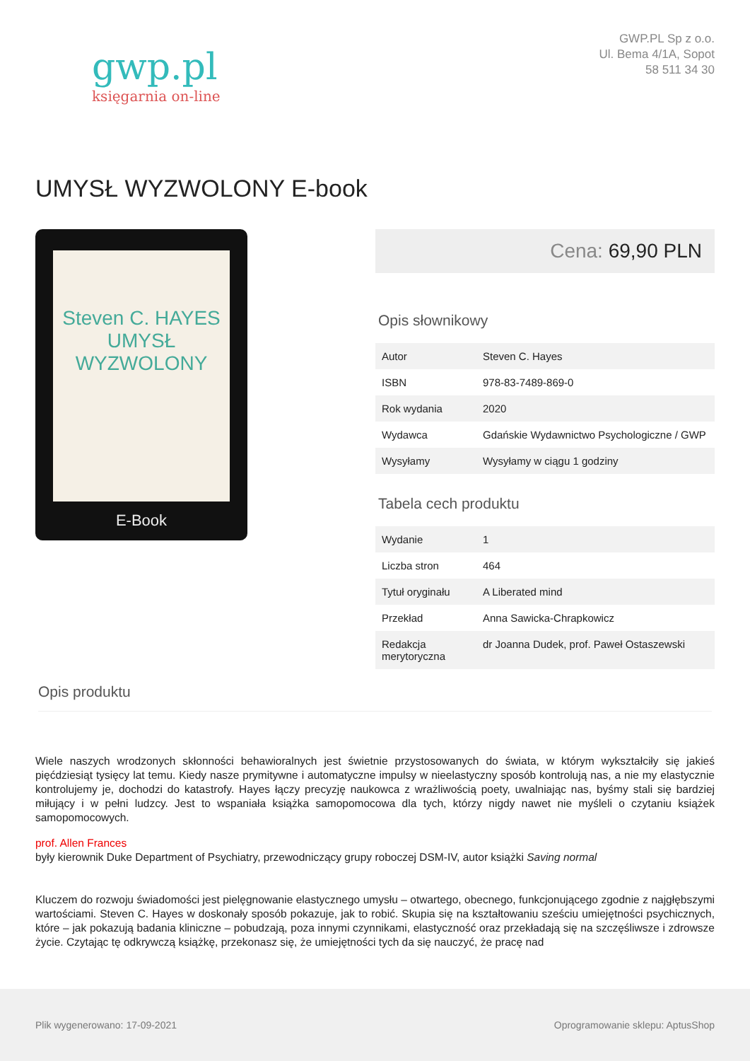gwp.pl
księgarnia on-line
GWP.PL Sp z o.o.
Ul. Bema 4/1A, Sopot
58 511 34 30
UMYSŁ WYZWOLONY E-book
Steven C. HAYES
UMYSŁ
WYZWOLONY
E-Book
Cena: 69,90 PLN
Opis słownikowy
| Autor | Steven C. Hayes |
| ISBN | 978-83-7489-869-0 |
| Rok wydania | 2020 |
| Wydawca | Gdańskie Wydawnictwo Psychologiczne / GWP |
| Wysyłamy | Wysyłamy w ciągu 1 godziny |
Tabela cech produktu
| Wydanie | 1 |
| Liczba stron | 464 |
| Tytuł oryginału | A Liberated mind |
| Przekład | Anna Sawicka-Chrapkowicz |
| Redakcja merytoryczna | dr Joanna Dudek, prof. Paweł Ostaszewski |
Opis produktu
Wiele naszych wrodzonych skłonności behawioralnych jest świetnie przystosowanych do świata, w którym wykształciły się jakieś pięćdziesiąt tysięcy lat temu. Kiedy nasze prymitywne i automatyczne impulsy w nieelastyczny sposób kontrolują nas, a nie my elastycznie kontrolujemy je, dochodzi do katastrofy. Hayes łączy precyzję naukowca z wrażliwością poety, uwalniając nas, byśmy stali się bardziej miłujący i w pełni ludzcy. Jest to wspaniała książka samopomocowa dla tych, którzy nigdy nawet nie myśleli o czytaniu książek samopomocowych.
prof. Allen Frances
były kierownik Duke Department of Psychiatry, przewodniczący grupy roboczej DSM-IV, autor książki Saving normal
Kluczem do rozwoju świadomości jest pielęgnowanie elastycznego umysłu – otwartego, obecnego, funkcjonującego zgodnie z najgłębszymi wartościami. Steven C. Hayes w doskonały sposób pokazuje, jak to robić. Skupia się na kształtowaniu sześciu umiejętności psychicznych, które – jak pokazują badania kliniczne – pobudzają, poza innymi czynnikami, elastyczność oraz przekładają się na szczęśliwsze i zdrowsze życie. Czytając tę odkrywczą książkę, przekonasz się, że umiejętności tych da się nauczyć, że pracę nad
Plik wygenerowano: 17-09-2021
Oprogramowanie sklepu: AptusShop